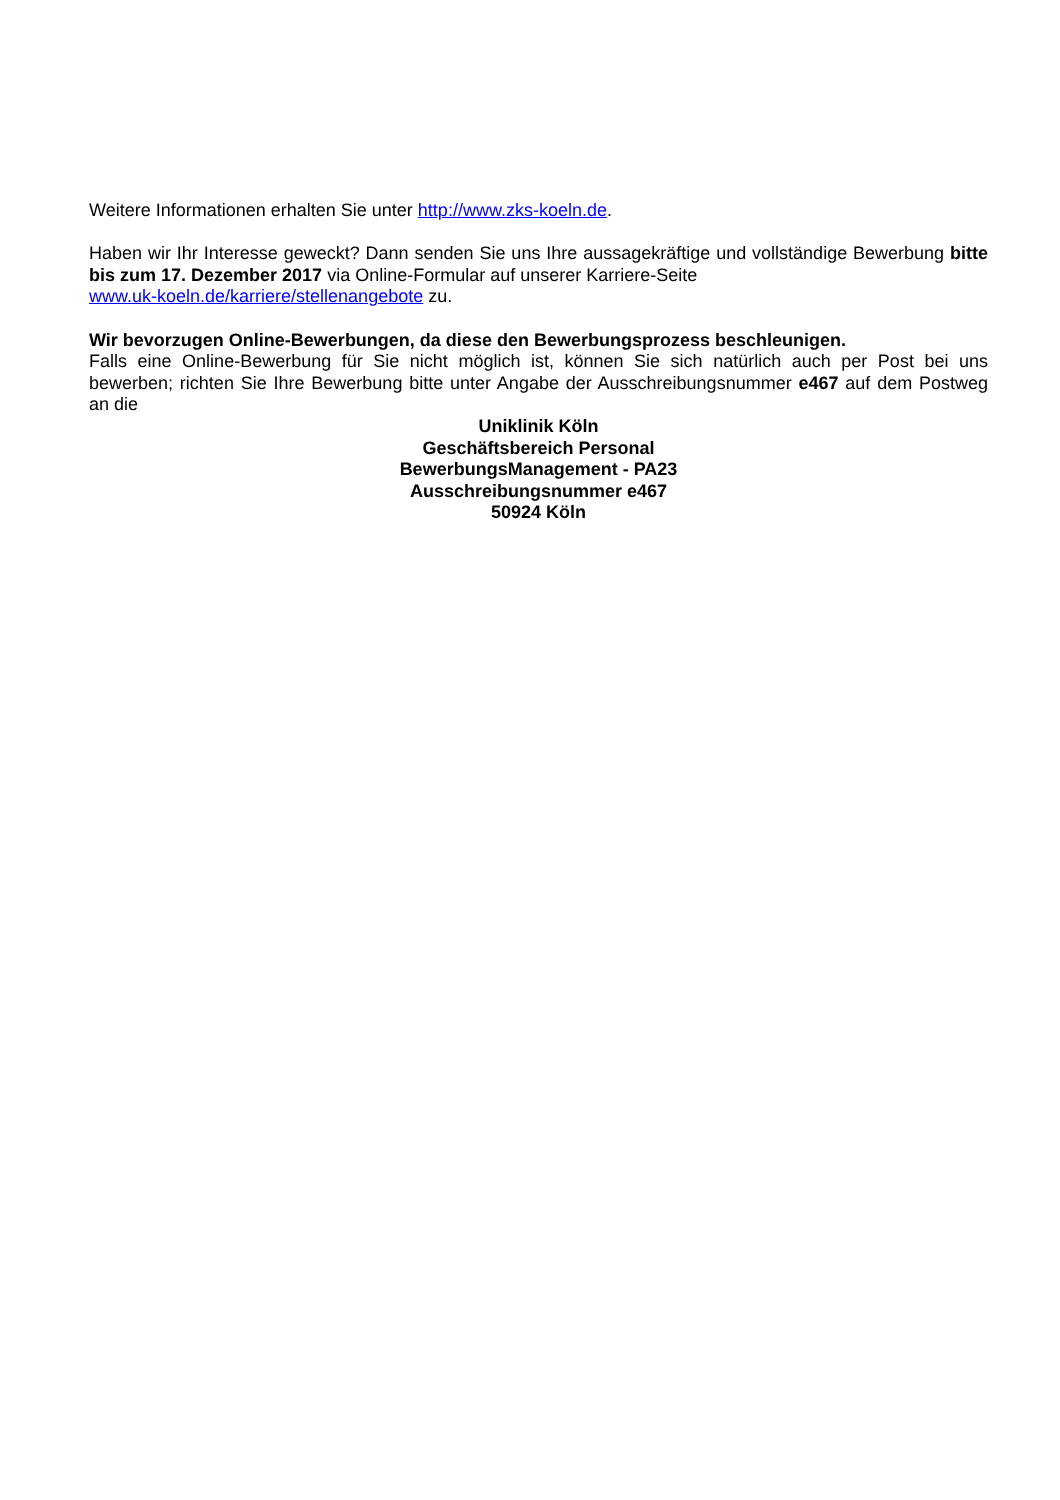Weitere Informationen erhalten Sie unter http://www.zks-koeln.de.
Haben wir Ihr Interesse geweckt? Dann senden Sie uns Ihre aussagekräftige und vollständige Bewerbung bitte bis zum 17. Dezember 2017 via Online-Formular auf unserer Karriere-Seite
www.uk-koeln.de/karriere/stellenangebote zu.
Wir bevorzugen Online-Bewerbungen, da diese den Bewerbungsprozess beschleunigen.
Falls eine Online-Bewerbung für Sie nicht möglich ist, können Sie sich natürlich auch per Post bei uns bewerben; richten Sie Ihre Bewerbung bitte unter Angabe der Ausschreibungsnummer e467 auf dem Postweg an die
Uniklinik Köln
Geschäftsbereich Personal
BewerbungsManagement - PA23
Ausschreibungsnummer e467
50924 Köln